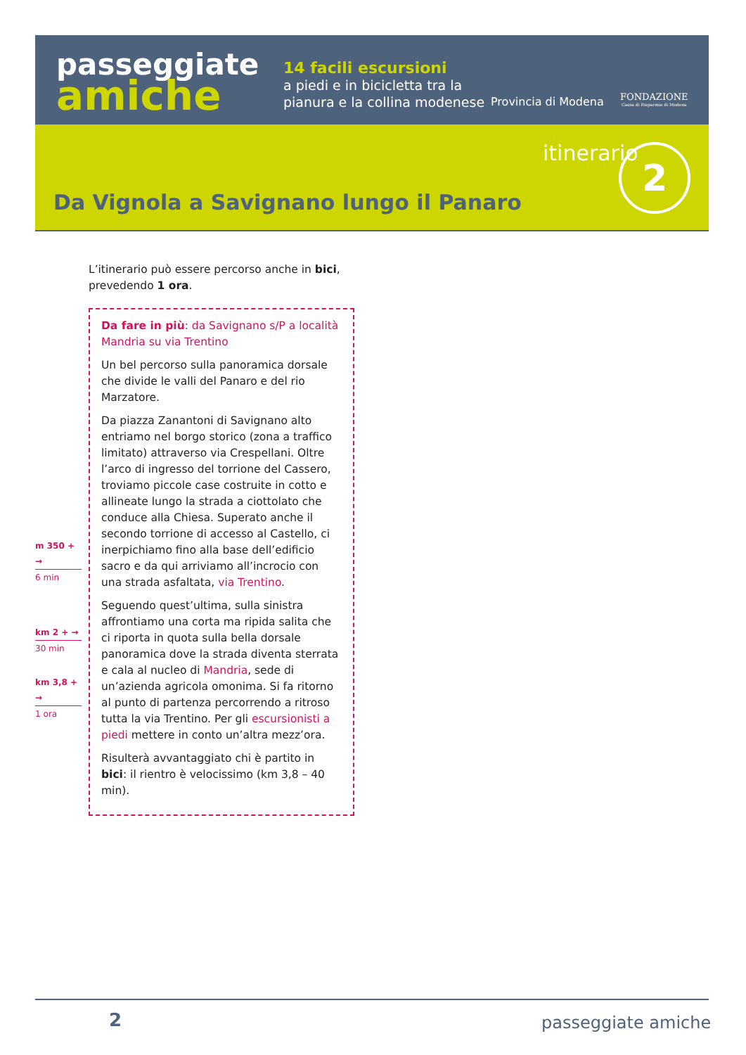passeggiate
amiche
14 facili escursioni
a piedi e in bicicletta tra la
pianura e la collina modenese
Provincia di Modena
FONDAZIONE
Cassa di Risparmio di Modena
itinerario 2
Da Vignola a Savignano lungo il Panaro
L’itinerario può essere percorso anche in bici, prevedendo 1 ora.
Da fare in più: da Savignano s/P a località Mandria su via Trentino
Un bel percorso sulla panoramica dorsale che divide le valli del Panaro e del rio Marzatore.
Da piazza Zanantoni di Savignano alto entriamo nel borgo storico (zona a traffico limitato) attraverso via Crespellani. Oltre l’arco di ingresso del torrione del Cassero, troviamo piccole case costruite in cotto e allineate lungo la strada a ciottolato che conduce alla Chiesa. Superato anche il secondo torrione di accesso al Castello, ci inerpichiamo fino alla base dell’edificio sacro e da qui arriviamo all’incrocio con una strada asfaltata, via Trentino.
Seguendo quest’ultima, sulla sinistra affrontiamo una corta ma ripida salita che ci riporta in quota sulla bella dorsale panoramica dove la strada diventa sterrata e cala al nucleo di Mandria, sede di un’azienda agricola omonima. Si fa ritorno al punto di partenza percorrendo a ritroso tutta la via Trentino. Per gli escursionisti a piedi mettere in conto un’altra mezz’ora.
Risulterà avvantaggiato chi è partito in bici: il rientro è velocissimo (km 3,8 – 40 min).
m 350 + →
6 min
km 2 + →
30 min
km 3,8 + →
1 ora
2 passeggiate amiche